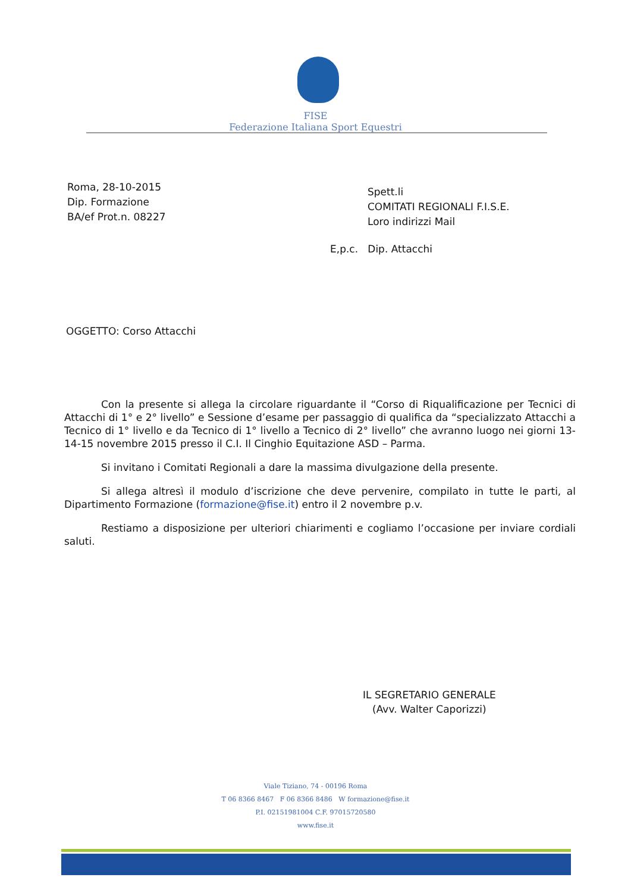FISE
Federazione Italiana Sport Equestri
Roma, 28-10-2015
Dip. Formazione
BA/ef Prot.n. 08227
Spett.li
COMITATI REGIONALI F.I.S.E.
Loro indirizzi Mail
E,p.c. Dip. Attacchi
OGGETTO: Corso Attacchi
Con la presente si allega la circolare riguardante il “Corso di Riqualificazione per Tecnici di Attacchi di 1° e 2° livello” e Sessione d’esame per passaggio di qualifica da “specializzato Attacchi a Tecnico di 1° livello e da Tecnico di 1° livello a Tecnico di 2° livello” che avranno luogo nei giorni 13-14-15 novembre 2015 presso il C.I. Il Cinghio Equitazione ASD – Parma.
Si invitano i Comitati Regionali a dare la massima divulgazione della presente.
Si allega altresì il modulo d’iscrizione che deve pervenire, compilato in tutte le parti, al Dipartimento Formazione (formazione@fise.it) entro il 2 novembre p.v.
Restiamo a disposizione per ulteriori chiarimenti e cogliamo l’occasione per inviare cordiali saluti.
IL SEGRETARIO GENERALE
(Avv. Walter Caporizzi)
Viale Tiziano, 74 - 00196 Roma
T 06 8366 8467 F 06 8366 8486 W formazione@fise.it
P.I. 02151981004 C.F. 97015720580
www.fise.it